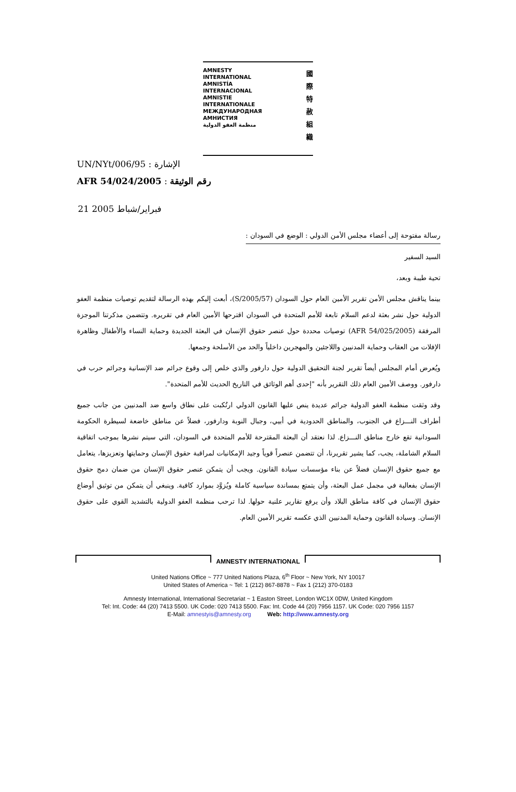AMNESTY
INTERNATIONAL
AMNISTÍA
INTERNACIONAL
AMNISTIE
INTERNATIONALE
МЕЖДУНАРОДНАЯ
АМНИСТИЯ
منظمة العفو الدولية
國
際
特
赦
組
織
UN/NYt/006/95 : الإشارة
AFR 54/024/2005 : رقم الوثيقة
21 فبراير/شباط 2005
رسالة مفتوحة إلى أعضاء مجلس الأمن الدولي : الوضع في السودان :
السيد السفير
تحية طيبة وبعد،
بينما يناقش مجلس الأمن تقرير الأمين العام حول السودان (S/2005/57)، أبعث إليكم بهذه الرسالة لتقديم توصيات منظمة العفو الدولية حول نشر بعثة لدعم السلام تابعة للأمم المتحدة في السودان اقترحها الأمين العام في تقريره. وتتضمن مذكرتنا الموجزة المرفقة (AFR 54/025/2005) توصيات محددة حول عنصر حقوق الإنسان في البعثة الجديدة وحماية النساء والأطفال وظاهرة الإفلات من العقاب وحماية المدنيين واللاجئين والمهجرين داخلياً والحد من الأسلحة وجمعها.
ويُعرض أمام المجلس أيضاً تقرير لجنة التحقيق الدولية حول دارفور والذي خلص إلى وقوع جرائم ضد الإنسانية وجرائم حرب في دارفور. ووصف الأمين العام ذلك التقرير بأنه "إحدى أهم الوثائق في التاريخ الحديث للأمم المتحدة".
وقد وثقت منظمة العفو الدولية جرائم عديدة ينص عليها القانون الدولي ارتُكبت على نطاق واسع ضد المدنيين من جانب جميع أطراف النـــزاع في الجنوب، والمناطق الحدودية في أبيي، وجبال النوبة ودارفور، فضلاً عن مناطق خاضعة لسيطرة الحكومة السودانية تقع خارج مناطق النـــزاع. لذا نعتقد أن البعثة المقترحة للأمم المتحدة في السودان، التي سيتم نشرها بموجب اتفاقية السلام الشاملة، يجب، كما يشير تقريرنا، أن تتضمن عنصراً قوياً وجيد الإمكانيات لمراقبة حقوق الإنسان وحمايتها وتعزيزها، يتعامل مع جميع حقوق الإنسان فضلاً عن بناء مؤسسات سيادة القانون. ويجب أن يتمكن عنصر حقوق الإنسان من ضمان دمج حقوق الإنسان بفعالية في مجمل عمل البعثة، وأن يتمتع بمساندة سياسية كاملة ويُزوَّد بموارد كافية. وينبغي أن يتمكن من توثيق أوضاع حقوق الإنسان في كافة مناطق البلاد وأن يرفع تقارير علنية حولها. لذا ترحب منظمة العفو الدولية بالتشديد القوي على حقوق الإنسان. وسيادة القانون وحماية المدنيين الذي عكسه تقرير الأمين العام.
AMNESTY INTERNATIONAL
United Nations Office ~ 777 United Nations Plaza, 6<sup>th</sup> Floor ~ New York, NY 10017
United States of America ~ Tel: 1 (212) 867-8878 ~ Fax 1 (212) 370-0183
Amnesty International, International Secretariat ~ 1 Easton Street, London WC1X 0DW, United Kingdom
Tel: Int. Code: 44 (20) 7413 5500. UK Code: 020 7413 5500. Fax: Int. Code 44 (20) 7956 1157. UK Code: 020 7956 1157
E-Mail: amnestyis@amnesty.org Web: http://www.amnesty.org